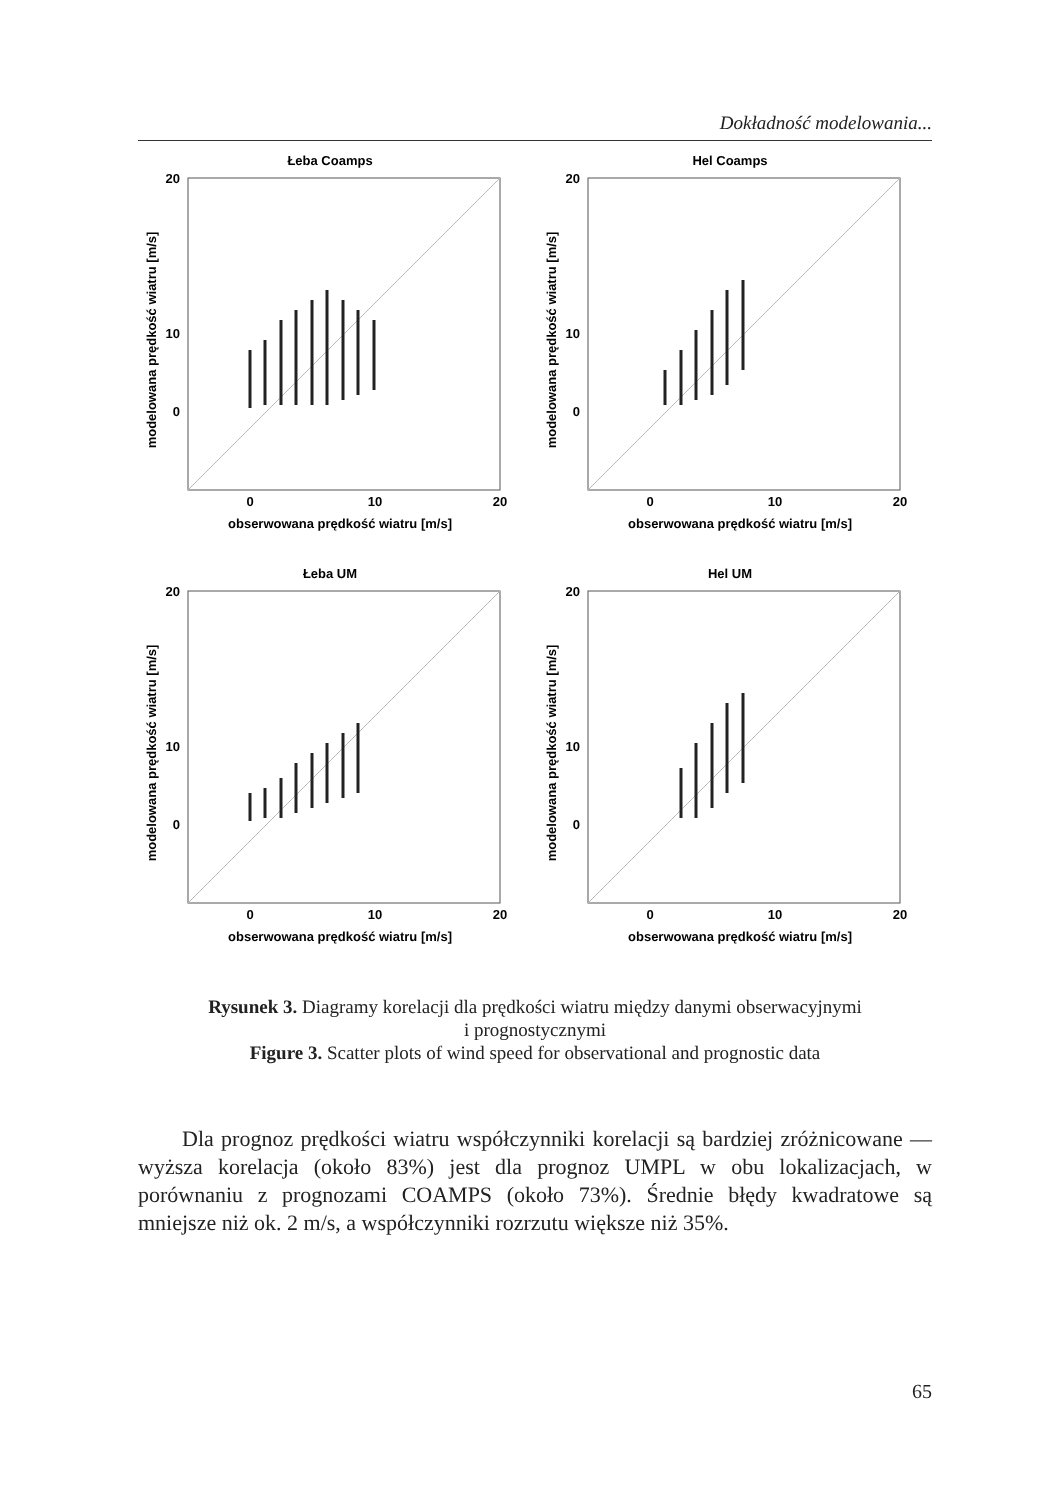Dokładność modelowania...
Łeba Coamps
20
10
0
0
10
20
obserwowana prędkość wiatru [m/s]
modelowana prędkość wiatru [m/s]
Hel Coamps
20
10
0
0
10
20
obserwowana prędkość wiatru [m/s]
modelowana prędkość wiatru [m/s]
Łeba UM
20
10
0
0
10
20
obserwowana prędkość wiatru [m/s]
modelowana prędkość wiatru [m/s]
Hel UM
20
10
0
0
10
20
obserwowana prędkość wiatru [m/s]
modelowana prędkość wiatru [m/s]
Rysunek 3. Diagramy korelacji dla prędkości wiatru między danymi obserwacyjnymi
i prognostycznymi
Figure 3. Scatter plots of wind speed for observational and prognostic data
  Dla prognoz prędkości wiatru współczynniki korelacji są bardziej zróżnicowane — wyższa korelacja (około 83%) jest dla prognoz UMPL w obu lokalizacjach, w porównaniu z prognozami COAMPS (około 73%). Średnie błędy kwadratowe są mniejsze niż ok. 2 m/s, a współczynniki rozrzutu większe niż 35%.
65